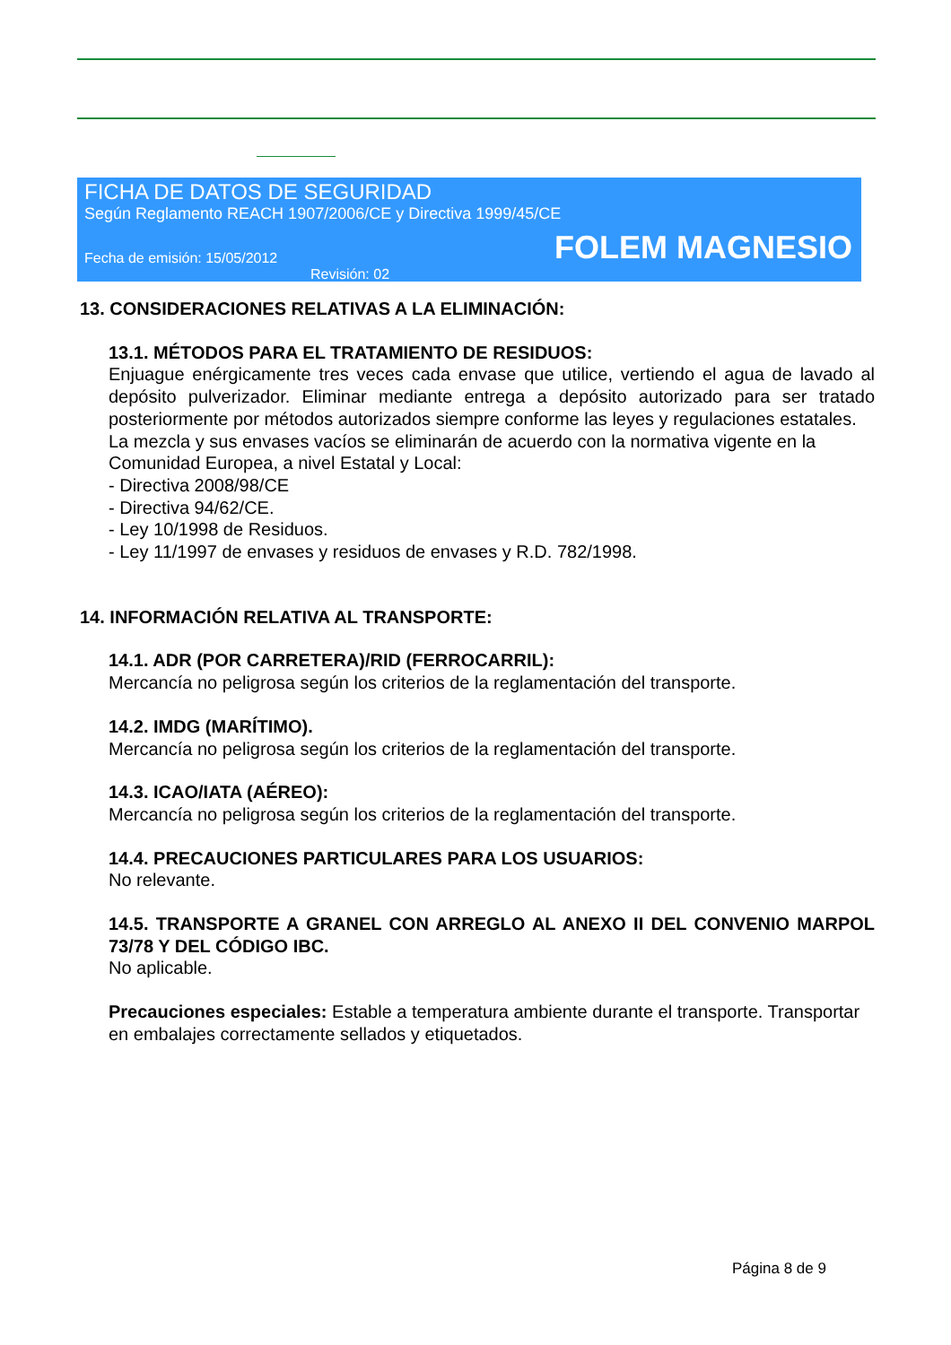FICHA DE DATOS DE SEGURIDAD
Según Reglamento REACH 1907/2006/CE y Directiva 1999/45/CE
Fecha de emisión: 15/05/2012 FOLEM MAGNESIO
Revisión: 02
13. CONSIDERACIONES RELATIVAS A LA ELIMINACIÓN:
13.1. MÉTODOS PARA EL TRATAMIENTO DE RESIDUOS:
Enjuague enérgicamente tres veces cada envase que utilice, vertiendo el agua de lavado al depósito pulverizador. Eliminar mediante entrega a depósito autorizado para ser tratado posteriormente por métodos autorizados siempre conforme las leyes y regulaciones estatales.
La mezcla y sus envases vacíos se eliminarán de acuerdo con la normativa vigente en la Comunidad Europea, a nivel Estatal y Local:
- Directiva 2008/98/CE
- Directiva 94/62/CE.
- Ley 10/1998 de Residuos.
- Ley 11/1997 de envases y residuos de envases y R.D. 782/1998.
14. INFORMACIÓN RELATIVA AL TRANSPORTE:
14.1. ADR (POR CARRETERA)/RID (FERROCARRIL):
Mercancía no peligrosa según los criterios de la reglamentación del transporte.
14.2. IMDG (MARÍTIMO).
Mercancía no peligrosa según los criterios de la reglamentación del transporte.
14.3. ICAO/IATA (AÉREO):
Mercancía no peligrosa según los criterios de la reglamentación del transporte.
14.4. PRECAUCIONES PARTICULARES PARA LOS USUARIOS:
No relevante.
14.5. TRANSPORTE A GRANEL CON ARREGLO AL ANEXO II DEL CONVENIO MARPOL 73/78 Y DEL CÓDIGO IBC.
No aplicable.
Precauciones especiales: Estable a temperatura ambiente durante el transporte. Transportar en embalajes correctamente sellados y etiquetados.
Página 8 de 9